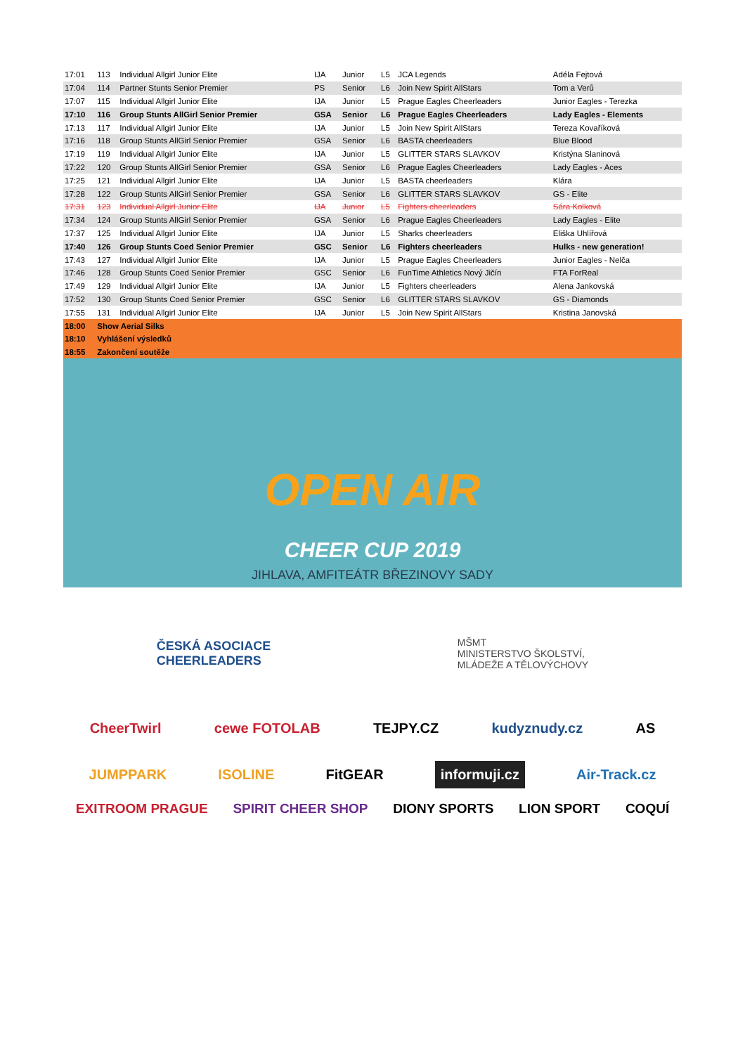| 17:01 | 113 | Individual Allgirl Junior Elite | IJA | Junior | L5 | JCA Legends | Adéla Fejtová |
| 17:04 | 114 | Partner Stunts Senior Premier | PS | Senior | L6 | Join New Spirit AllStars | Tom a Verů |
| 17:07 | 115 | Individual Allgirl Junior Elite | IJA | Junior | L5 | Prague Eagles Cheerleaders | Junior Eagles - Terezka |
| 17:10 | 116 | Group Stunts AllGirl Senior Premier | GSA | Senior | L6 | Prague Eagles Cheerleaders | Lady Eagles - Elements |
| 17:13 | 117 | Individual Allgirl Junior Elite | IJA | Junior | L5 | Join New Spirit AllStars | Tereza Kovaříková |
| 17:16 | 118 | Group Stunts AllGirl Senior Premier | GSA | Senior | L6 | BASTA cheerleaders | Blue Blood |
| 17:19 | 119 | Individual Allgirl Junior Elite | IJA | Junior | L5 | GLITTER STARS SLAVKOV | Kristýna Slaninová |
| 17:22 | 120 | Group Stunts AllGirl Senior Premier | GSA | Senior | L6 | Prague Eagles Cheerleaders | Lady Eagles - Aces |
| 17:25 | 121 | Individual Allgirl Junior Elite | IJA | Junior | L5 | BASTA cheerleaders | Klára |
| 17:28 | 122 | Group Stunts AllGirl Senior Premier | GSA | Senior | L6 | GLITTER STARS SLAVKOV | GS - Elite |
| 17:31 | 123 | Individual Allgirl Junior Elite | IJA | Junior | L5 | Fighters cheerleaders | Sára Kolková |
| 17:34 | 124 | Group Stunts AllGirl Senior Premier | GSA | Senior | L6 | Prague Eagles Cheerleaders | Lady Eagles - Elite |
| 17:37 | 125 | Individual Allgirl Junior Elite | IJA | Junior | L5 | Sharks cheerleaders | Eliška Uhlířová |
| 17:40 | 126 | Group Stunts Coed Senior Premier | GSC | Senior | L6 | Fighters cheerleaders | Hulks - new generation! |
| 17:43 | 127 | Individual Allgirl Junior Elite | IJA | Junior | L5 | Prague Eagles Cheerleaders | Junior Eagles - Nelča |
| 17:46 | 128 | Group Stunts Coed Senior Premier | GSC | Senior | L6 | FunTime Athletics Nový Jičín | FTA ForReal |
| 17:49 | 129 | Individual Allgirl Junior Elite | IJA | Junior | L5 | Fighters cheerleaders | Alena Jankovská |
| 17:52 | 130 | Group Stunts Coed Senior Premier | GSC | Senior | L6 | GLITTER STARS SLAVKOV | GS - Diamonds |
| 17:55 | 131 | Individual Allgirl Junior Elite | IJA | Junior | L5 | Join New Spirit AllStars | Kristina Janovská |
| 18:00 | Show Aerial Silks | | | | | | |
| 18:10 | Vyhlášení výsledků | | | | | | |
| 18:55 | Zakončení soutěže | | | | | | |
OPEN AIR
CHEER CUP 2019
JIHLAVA, AMFITEÁTR BŘEZINOVY SADY
ČESKÁ ASOCIACE
CHEERLEADERS
MŠMT
MINISTERSTVO ŠKOLSTVÍ,
MLÁDEŽE A TĚLOVÝCHOVY
CheerTwirl cewe FOTOLAB TEJPY.CZ kudyznudy.cz AS
JUMPPARK ISOLINE FitGEAR informuji.cz Air-Track.cz
EXITROOM PRAGUE SPIRIT CHEER SHOP DIONY SPORTS LION SPORT COQUÍ